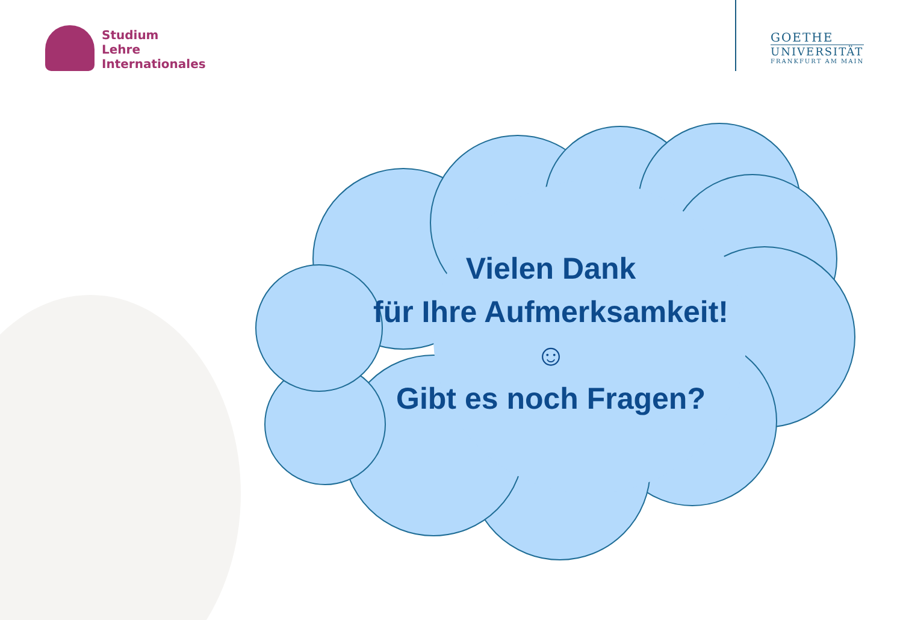Studium
Lehre
Internationales
GOETHE
UNIVERSITÄT
FRANKFURT AM MAIN
Vielen Dank
für Ihre Aufmerksamkeit!
☺
Gibt es noch Fragen?